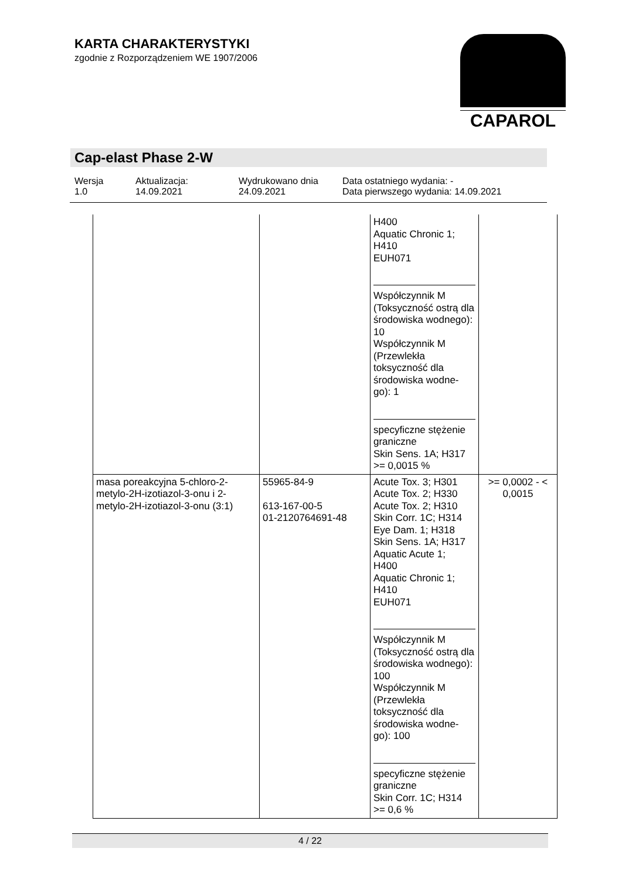KARTA CHARAKTERYSTYKI
zgodnie z Rozporządzeniem WE 1907/2006
CAPAROL
Cap-elast Phase 2-W
Wersja
1.0
Aktualizacja:
14.09.2021
Wydrukowano dnia
24.09.2021
Data ostatniego wydania: -
Data pierwszego wydania: 14.09.2021
| | | H400 Aquatic Chronic 1; H410 EUH071 Współczynnik M (Toksyczność ostrą dla środowiska wodnego): 10 Współczynnik M (Przewlekła toksyczność dla środowiska wodne-go): 1 specyficzne stężenie graniczne Skin Sens. 1A; H317 >= 0,0015 % | |
| masa poreakcyjna 5-chloro-2-metylo-2H-izotiazol-3-onu i 2-metylo-2H-izotiazol-3-onu (3:1) | 55965-84-9 613-167-00-5 01-2120764691-48 | Acute Tox. 3; H301 Acute Tox. 2; H330 Acute Tox. 2; H310 Skin Corr. 1C; H314 Eye Dam. 1; H318 Skin Sens. 1A; H317 Aquatic Acute 1; H400 Aquatic Chronic 1; H410 EUH071 Współczynnik M (Toksyczność ostrą dla środowiska wodnego): 100 Współczynnik M (Przewlekła toksyczność dla środowiska wodne-go): 100 specyficzne stężenie graniczne Skin Corr. 1C; H314 >= 0,6 % | >= 0,0002 - < 0,0015 |
4 / 22